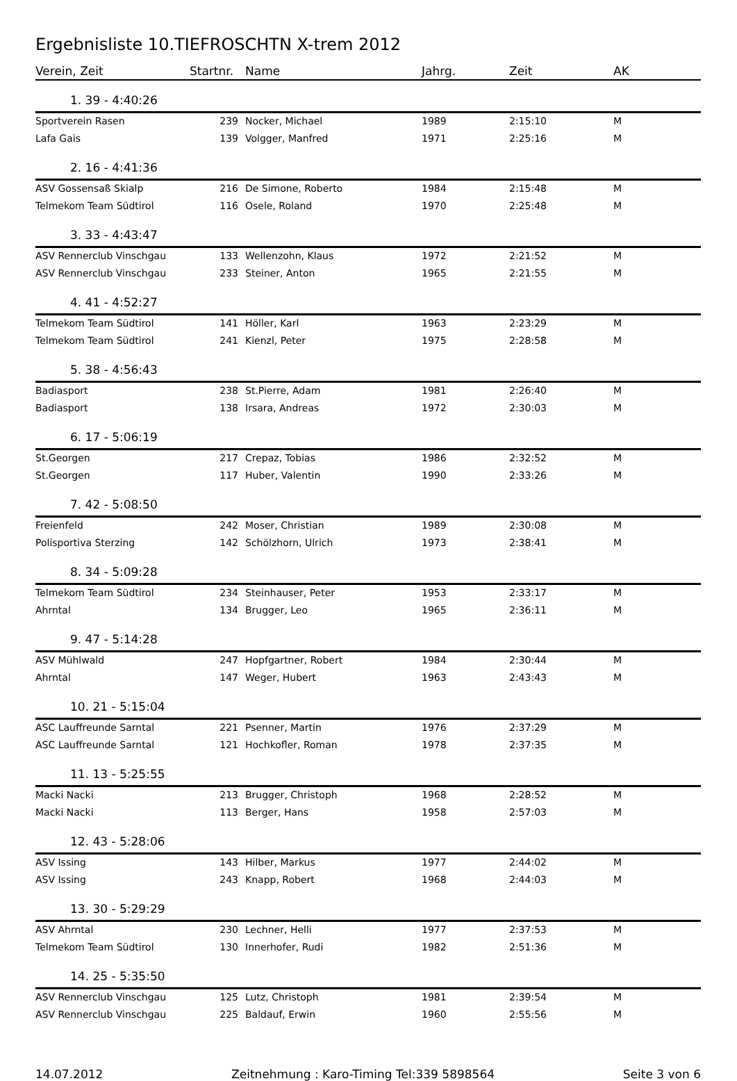Ergebnisliste 10.TIEFROSCHTN X-trem 2012
| Verein, Zeit | Startnr. | Name | Jahrg. | Zeit | AK |
| --- | --- | --- | --- | --- | --- |
| 1. 39 - 4:40:26 | | | | | |
| Sportverein Rasen | 239 | Nocker, Michael | 1989 | 2:15:10 | M |
| Lafa Gais | 139 | Volgger, Manfred | 1971 | 2:25:16 | M |
| 2. 16 - 4:41:36 | | | | | |
| ASV Gossensaß Skialp | 216 | De Simone, Roberto | 1984 | 2:15:48 | M |
| Telmekom Team Südtirol | 116 | Osele, Roland | 1970 | 2:25:48 | M |
| 3. 33 - 4:43:47 | | | | | |
| ASV Rennerclub Vinschgau | 133 | Wellenzohn, Klaus | 1972 | 2:21:52 | M |
| ASV Rennerclub Vinschgau | 233 | Steiner, Anton | 1965 | 2:21:55 | M |
| 4. 41 - 4:52:27 | | | | | |
| Telmekom Team Südtirol | 141 | Höller, Karl | 1963 | 2:23:29 | M |
| Telmekom Team Südtirol | 241 | Kienzl, Peter | 1975 | 2:28:58 | M |
| 5. 38 - 4:56:43 | | | | | |
| Badiasport | 238 | St.Pierre, Adam | 1981 | 2:26:40 | M |
| Badiasport | 138 | Irsara, Andreas | 1972 | 2:30:03 | M |
| 6. 17 - 5:06:19 | | | | | |
| St.Georgen | 217 | Crepaz, Tobias | 1986 | 2:32:52 | M |
| St.Georgen | 117 | Huber, Valentin | 1990 | 2:33:26 | M |
| 7. 42 - 5:08:50 | | | | | |
| Freienfeld | 242 | Moser, Christian | 1989 | 2:30:08 | M |
| Polisportiva Sterzing | 142 | Schölzhorn, Ulrich | 1973 | 2:38:41 | M |
| 8. 34 - 5:09:28 | | | | | |
| Telmekom Team Südtirol | 234 | Steinhauser, Peter | 1953 | 2:33:17 | M |
| Ahrntal | 134 | Brugger, Leo | 1965 | 2:36:11 | M |
| 9. 47 - 5:14:28 | | | | | |
| ASV Mühlwald | 247 | Hopfgartner, Robert | 1984 | 2:30:44 | M |
| Ahrntal | 147 | Weger, Hubert | 1963 | 2:43:43 | M |
| 10. 21 - 5:15:04 | | | | | |
| ASC Lauffreunde Sarntal | 221 | Psenner, Martin | 1976 | 2:37:29 | M |
| ASC Lauffreunde Sarntal | 121 | Hochkofler, Roman | 1978 | 2:37:35 | M |
| 11. 13 - 5:25:55 | | | | | |
| Macki Nacki | 213 | Brugger, Christoph | 1968 | 2:28:52 | M |
| Macki Nacki | 113 | Berger, Hans | 1958 | 2:57:03 | M |
| 12. 43 - 5:28:06 | | | | | |
| ASV Issing | 143 | Hilber, Markus | 1977 | 2:44:02 | M |
| ASV Issing | 243 | Knapp, Robert | 1968 | 2:44:03 | M |
| 13. 30 - 5:29:29 | | | | | |
| ASV Ahrntal | 230 | Lechner, Helli | 1977 | 2:37:53 | M |
| Telmekom Team Südtirol | 130 | Innerhofer, Rudi | 1982 | 2:51:36 | M |
| 14. 25 - 5:35:50 | | | | | |
| ASV Rennerclub Vinschgau | 125 | Lutz, Christoph | 1981 | 2:39:54 | M |
| ASV Rennerclub Vinschgau | 225 | Baldauf, Erwin | 1960 | 2:55:56 | M |
14.07.2012 Zeitnehmung : Karo-Timing Tel:339 5898564 Seite 3 von 6